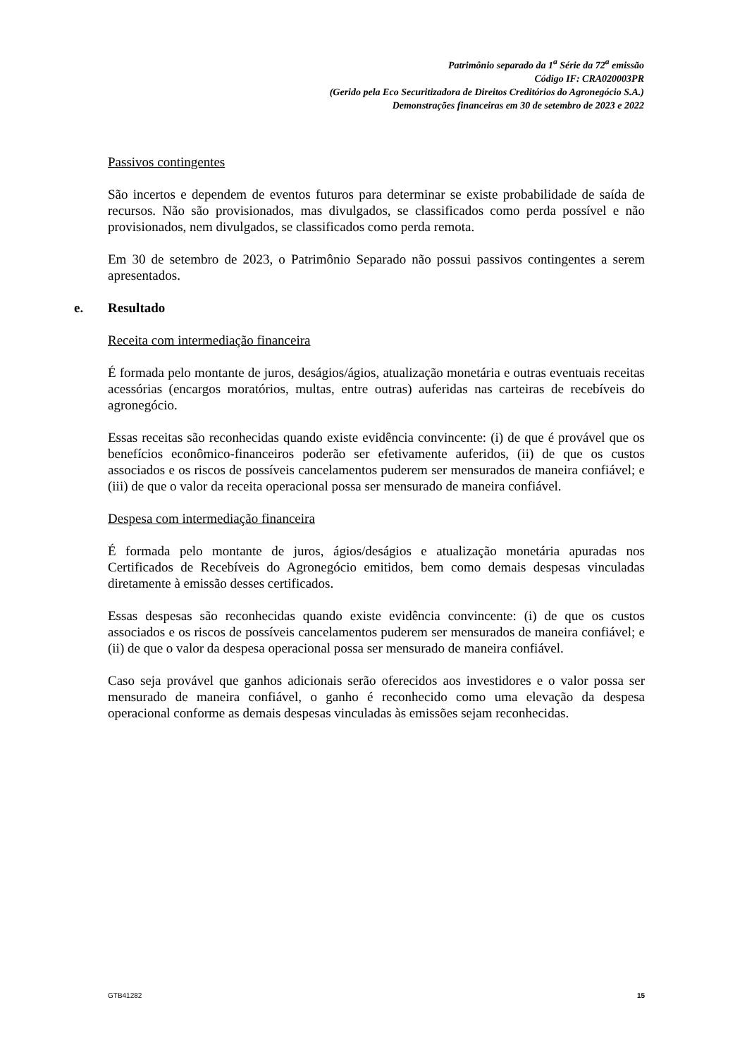Patrimônio separado da 1<sup>a</sup> Série da 72<sup>a</sup> emissão
Código IF: CRA020003PR
(Gerido pela Eco Securitizadora de Direitos Creditórios do Agronegócio S.A.)
Demonstrações financeiras em 30 de setembro de 2023 e 2022
Passivos contingentes
São incertos e dependem de eventos futuros para determinar se existe probabilidade de saída de recursos. Não são provisionados, mas divulgados, se classificados como perda possível e não provisionados, nem divulgados, se classificados como perda remota.
Em 30 de setembro de 2023, o Patrimônio Separado não possui passivos contingentes a serem apresentados.
e. Resultado
Receita com intermediação financeira
É formada pelo montante de juros, deságios/ágios, atualização monetária e outras eventuais receitas acessórias (encargos moratórios, multas, entre outras) auferidas nas carteiras de recebíveis do agronegócio.
Essas receitas são reconhecidas quando existe evidência convincente: (i) de que é provável que os benefícios econômico-financeiros poderão ser efetivamente auferidos, (ii) de que os custos associados e os riscos de possíveis cancelamentos puderem ser mensurados de maneira confiável; e (iii) de que o valor da receita operacional possa ser mensurado de maneira confiável.
Despesa com intermediação financeira
É formada pelo montante de juros, ágios/deságios e atualização monetária apuradas nos Certificados de Recebíveis do Agronegócio emitidos, bem como demais despesas vinculadas diretamente à emissão desses certificados.
Essas despesas são reconhecidas quando existe evidência convincente: (i) de que os custos associados e os riscos de possíveis cancelamentos puderem ser mensurados de maneira confiável; e (ii) de que o valor da despesa operacional possa ser mensurado de maneira confiável.
Caso seja provável que ganhos adicionais serão oferecidos aos investidores e o valor possa ser mensurado de maneira confiável, o ganho é reconhecido como uma elevação da despesa operacional conforme as demais despesas vinculadas às emissões sejam reconhecidas.
GTB41282 15